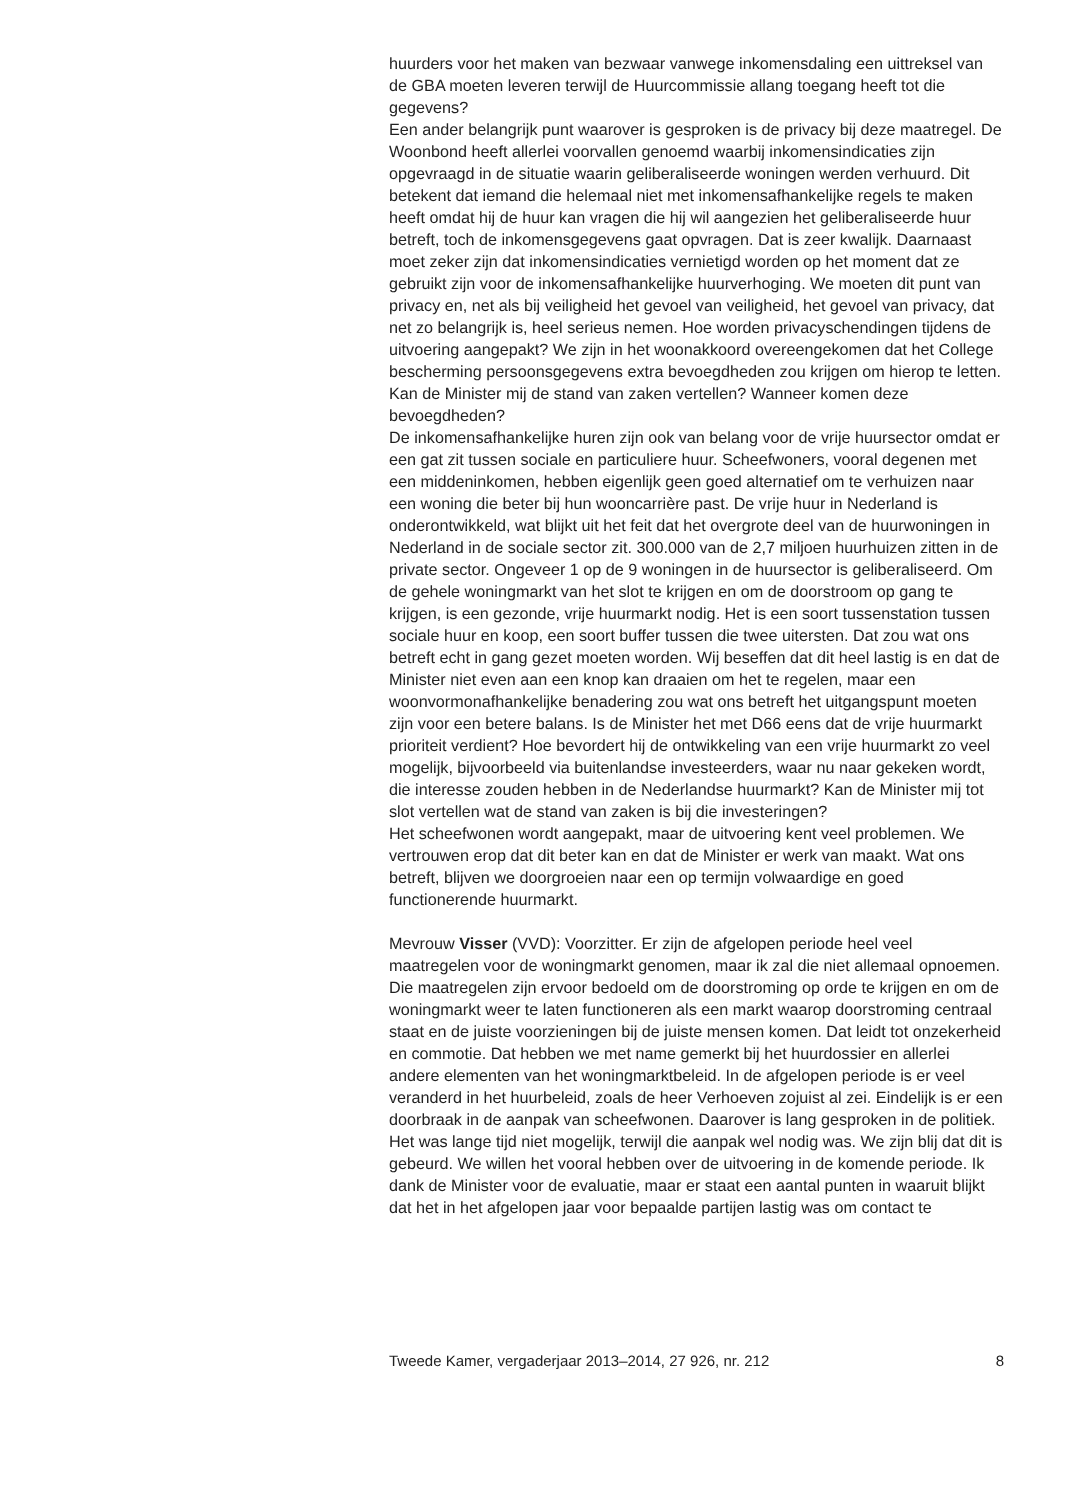huurders voor het maken van bezwaar vanwege inkomensdaling een uittreksel van de GBA moeten leveren terwijl de Huurcommissie allang toegang heeft tot die gegevens?
Een ander belangrijk punt waarover is gesproken is de privacy bij deze maatregel. De Woonbond heeft allerlei voorvallen genoemd waarbij inkomensindicaties zijn opgevraagd in de situatie waarin geliberaliseerde woningen werden verhuurd. Dit betekent dat iemand die helemaal niet met inkomensafhankelijke regels te maken heeft omdat hij de huur kan vragen die hij wil aangezien het geliberaliseerde huur betreft, toch de inkomensgegevens gaat opvragen. Dat is zeer kwalijk. Daarnaast moet zeker zijn dat inkomensindicaties vernietigd worden op het moment dat ze gebruikt zijn voor de inkomensafhankelijke huurverhoging. We moeten dit punt van privacy en, net als bij veiligheid het gevoel van veiligheid, het gevoel van privacy, dat net zo belangrijk is, heel serieus nemen. Hoe worden privacyschendingen tijdens de uitvoering aangepakt? We zijn in het woonakkoord overeengekomen dat het College bescherming persoonsgegevens extra bevoegdheden zou krijgen om hierop te letten. Kan de Minister mij de stand van zaken vertellen? Wanneer komen deze bevoegdheden?
De inkomensafhankelijke huren zijn ook van belang voor de vrije huursector omdat er een gat zit tussen sociale en particuliere huur. Scheefwoners, vooral degenen met een middeninkomen, hebben eigenlijk geen goed alternatief om te verhuizen naar een woning die beter bij hun wooncarrière past. De vrije huur in Nederland is onderontwikkeld, wat blijkt uit het feit dat het overgrote deel van de huurwoningen in Nederland in de sociale sector zit. 300.000 van de 2,7 miljoen huurhuizen zitten in de private sector. Ongeveer 1 op de 9 woningen in de huursector is geliberaliseerd. Om de gehele woningmarkt van het slot te krijgen en om de doorstroom op gang te krijgen, is een gezonde, vrije huurmarkt nodig. Het is een soort tussenstation tussen sociale huur en koop, een soort buffer tussen die twee uitersten. Dat zou wat ons betreft echt in gang gezet moeten worden. Wij beseffen dat dit heel lastig is en dat de Minister niet even aan een knop kan draaien om het te regelen, maar een woonvormonafhankelijke benadering zou wat ons betreft het uitgangspunt moeten zijn voor een betere balans. Is de Minister het met D66 eens dat de vrije huurmarkt prioriteit verdient? Hoe bevordert hij de ontwikkeling van een vrije huurmarkt zo veel mogelijk, bijvoorbeeld via buitenlandse investeerders, waar nu naar gekeken wordt, die interesse zouden hebben in de Nederlandse huurmarkt? Kan de Minister mij tot slot vertellen wat de stand van zaken is bij die investeringen?
Het scheefwonen wordt aangepakt, maar de uitvoering kent veel problemen. We vertrouwen erop dat dit beter kan en dat de Minister er werk van maakt. Wat ons betreft, blijven we doorgroeien naar een op termijn volwaardige en goed functionerende huurmarkt.
Mevrouw Visser (VVD): Voorzitter. Er zijn de afgelopen periode heel veel maatregelen voor de woningmarkt genomen, maar ik zal die niet allemaal opnoemen. Die maatregelen zijn ervoor bedoeld om de doorstroming op orde te krijgen en om de woningmarkt weer te laten functioneren als een markt waarop doorstroming centraal staat en de juiste voorzieningen bij de juiste mensen komen. Dat leidt tot onzekerheid en commotie. Dat hebben we met name gemerkt bij het huurdossier en allerlei andere elementen van het woningmarktbeleid. In de afgelopen periode is er veel veranderd in het huurbeleid, zoals de heer Verhoeven zojuist al zei. Eindelijk is er een doorbraak in de aanpak van scheefwonen. Daarover is lang gesproken in de politiek. Het was lange tijd niet mogelijk, terwijl die aanpak wel nodig was. We zijn blij dat dit is gebeurd. We willen het vooral hebben over de uitvoering in de komende periode. Ik dank de Minister voor de evaluatie, maar er staat een aantal punten in waaruit blijkt dat het in het afgelopen jaar voor bepaalde partijen lastig was om contact te
Tweede Kamer, vergaderjaar 2013–2014, 27 926, nr. 212 8